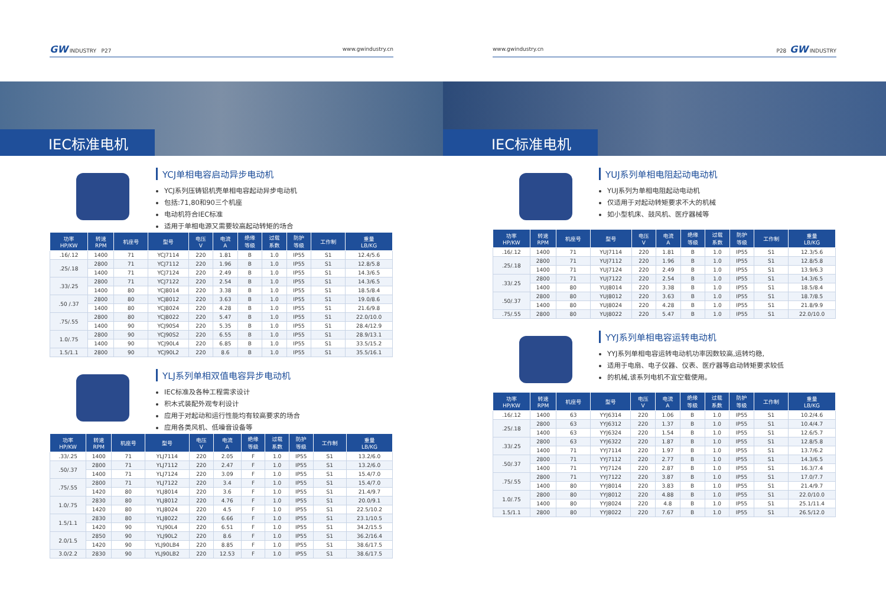GW INDUSTRY P27 www.gwindustry.cn
IEC标准电机
YCJ单相电容启动异步电动机
YCJ系列压铸铝机壳单相电容起动异步电动机
包括:71,80和90三个机座
电动机符合IEC标准
适用于单相电源又需要较高起动转矩的场合
| 功率 HP/KW | 转速 RPM | 机座号 | 型号 | 电压 V | 电流 A | 绝缘 等级 | 过载 系数 | 防护 等级 | 工作制 | 重量 LB/KG |
| --- | --- | --- | --- | --- | --- | --- | --- | --- | --- | --- |
| .16/.12 | 1400 | 71 | YCJ7114 | 220 | 1.81 | B | 1.0 | IP55 | S1 | 12.4/5.6 |
| .25/.18 | 2800 | 71 | YCJ7112 | 220 | 1.96 | B | 1.0 | IP55 | S1 | 12.8/5.8 |
| | 1400 | 71 | YCJ7124 | 220 | 2.49 | B | 1.0 | IP55 | S1 | 14.3/6.5 |
| .33/.25 | 2800 | 71 | YCJ7122 | 220 | 2.54 | B | 1.0 | IP55 | S1 | 14.3/6.5 |
| | 1400 | 80 | YCJ8014 | 220 | 3.38 | B | 1.0 | IP55 | S1 | 18.5/8.4 |
| .50 /.37 | 2800 | 80 | YCJ8012 | 220 | 3.63 | B | 1.0 | IP55 | S1 | 19.0/8.6 |
| | 1400 | 80 | YCJ8024 | 220 | 4.28 | B | 1.0 | IP55 | S1 | 21.6/9.8 |
| .75/.55 | 2800 | 80 | YCJ8022 | 220 | 5.47 | B | 1.0 | IP55 | S1 | 22.0/10.0 |
| | 1400 | 90 | YCJ90S4 | 220 | 5.35 | B | 1.0 | IP55 | S1 | 28.4/12.9 |
| 1.0/.75 | 2800 | 90 | YCJ90S2 | 220 | 6.55 | B | 1.0 | IP55 | S1 | 28.9/13.1 |
| | 1400 | 90 | YCJ90L4 | 220 | 6.85 | B | 1.0 | IP55 | S1 | 33.5/15.2 |
| 1.5/1.1 | 2800 | 90 | YCJ90L2 | 220 | 8.6 | B | 1.0 | IP55 | S1 | 35.5/16.1 |
YLJ系列单相双值电容异步电动机
IEC标准及各种工程需求设计
积木式装配外观专利设计
应用于对起动和运行性能均有较高要求的场合
应用各类风机、低噪音设备等
| 功率 HP/KW | 转速 RPM | 机座号 | 型号 | 电压 V | 电流 A | 绝缘 等级 | 过载 系数 | 防护 等级 | 工作制 | 重量 LB/KG |
| --- | --- | --- | --- | --- | --- | --- | --- | --- | --- | --- |
| .33/.25 | 1400 | 71 | YLJ7114 | 220 | 2.05 | F | 1.0 | IP55 | S1 | 13.2/6.0 |
| .50/.37 | 2800 | 71 | YLJ7112 | 220 | 2.47 | F | 1.0 | IP55 | S1 | 13.2/6.0 |
| | 1400 | 71 | YLJ7124 | 220 | 3.09 | F | 1.0 | IP55 | S1 | 15.4/7.0 |
| .75/.55 | 2800 | 71 | YLJ7122 | 220 | 3.4 | F | 1.0 | IP55 | S1 | 15.4/7.0 |
| | 1420 | 80 | YLJ8014 | 220 | 3.6 | F | 1.0 | IP55 | S1 | 21.4/9.7 |
| 1.0/.75 | 2830 | 80 | YLJ8012 | 220 | 4.76 | F | 1.0 | IP55 | S1 | 20.0/9.1 |
| | 1420 | 80 | YLJ8024 | 220 | 4.5 | F | 1.0 | IP55 | S1 | 22.5/10.2 |
| 1.5/1.1 | 2830 | 80 | YLJ8022 | 220 | 6.66 | F | 1.0 | IP55 | S1 | 23.1/10.5 |
| | 1420 | 90 | YLJ90L4 | 220 | 6.51 | F | 1.0 | IP55 | S1 | 34.2/15.5 |
| 2.0/1.5 | 2850 | 90 | YLJ90L2 | 220 | 8.6 | F | 1.0 | IP55 | S1 | 36.2/16.4 |
| | 1420 | 90 | YLJ90LB4 | 220 | 8.85 | F | 1.0 | IP55 | S1 | 38.6/17.5 |
| 3.0/2.2 | 2830 | 90 | YLJ90LB2 | 220 | 12.53 | F | 1.0 | IP55 | S1 | 38.6/17.5 |
www.gwindustry.cn P28 GW INDUSTRY
IEC标准电机
YUJ系列单相电阻起动电动机
YUJ系列为单相电阻起动电动机
仅适用于对起动转矩要求不大的机械
如小型机床、鼓风机、医疗器械等
| 功率 HP/KW | 转速 RPM | 机座号 | 型号 | 电压 V | 电流 A | 绝缘 等级 | 过载 系数 | 防护 等级 | 工作制 | 重量 LB/KG |
| --- | --- | --- | --- | --- | --- | --- | --- | --- | --- | --- |
| .16/.12 | 1400 | 71 | YUJ7114 | 220 | 1.81 | B | 1.0 | IP55 | S1 | 12.3/5.6 |
| .25/.18 | 2800 | 71 | YUJ7112 | 220 | 1.96 | B | 1.0 | IP55 | S1 | 12.8/5.8 |
| | 1400 | 71 | YUJ7124 | 220 | 2.49 | B | 1.0 | IP55 | S1 | 13.9/6.3 |
| .33/.25 | 2800 | 71 | YUJ7122 | 220 | 2.54 | B | 1.0 | IP55 | S1 | 14.3/6.5 |
| | 1400 | 80 | YUJ8014 | 220 | 3.38 | B | 1.0 | IP55 | S1 | 18.5/8.4 |
| .50/.37 | 2800 | 80 | YUJ8012 | 220 | 3.63 | B | 1.0 | IP55 | S1 | 18.7/8.5 |
| | 1400 | 80 | YUJ8024 | 220 | 4.28 | B | 1.0 | IP55 | S1 | 21.8/9.9 |
| .75/.55 | 2800 | 80 | YUJ8022 | 220 | 5.47 | B | 1.0 | IP55 | S1 | 22.0/10.0 |
YYJ系列单相电容运转电动机
YYJ系列单相电容运转电动机功率因数较高,运转均稳,
适用于电扇、电子仪器、仪表、医疗器等启动转矩要求较低
的机械,该系列电机不宜空载使用。
| 功率 HP/KW | 转速 RPM | 机座号 | 型号 | 电压 V | 电流 A | 绝缘 等级 | 过载 系数 | 防护 等级 | 工作制 | 重量 LB/KG |
| --- | --- | --- | --- | --- | --- | --- | --- | --- | --- | --- |
| .16/.12 | 1400 | 63 | YYJ6314 | 220 | 1.06 | B | 1.0 | IP55 | S1 | 10.2/4.6 |
| .25/.18 | 2800 | 63 | YYJ6312 | 220 | 1.37 | B | 1.0 | IP55 | S1 | 10.4/4.7 |
| | 1400 | 63 | YYJ6324 | 220 | 1.54 | B | 1.0 | IP55 | S1 | 12.6/5.7 |
| .33/.25 | 2800 | 63 | YYJ6322 | 220 | 1.87 | B | 1.0 | IP55 | S1 | 12.8/5.8 |
| | 1400 | 71 | YYJ7114 | 220 | 1.97 | B | 1.0 | IP55 | S1 | 13.7/6.2 |
| .50/.37 | 2800 | 71 | YYJ7112 | 220 | 2.77 | B | 1.0 | IP55 | S1 | 14.3/6.5 |
| | 1400 | 71 | YYJ7124 | 220 | 2.87 | B | 1.0 | IP55 | S1 | 16.3/7.4 |
| .75/.55 | 2800 | 71 | YYJ7122 | 220 | 3.87 | B | 1.0 | IP55 | S1 | 17.0/7.7 |
| | 1400 | 80 | YYJ8014 | 220 | 3.83 | B | 1.0 | IP55 | S1 | 21.4/9.7 |
| 1.0/.75 | 2800 | 80 | YYJ8012 | 220 | 4.88 | B | 1.0 | IP55 | S1 | 22.0/10.0 |
| | 1400 | 80 | YYJ8024 | 220 | 4.8 | B | 1.0 | IP55 | S1 | 25.1/11.4 |
| 1.5/1.1 | 2800 | 80 | YYJ8022 | 220 | 7.67 | B | 1.0 | IP55 | S1 | 26.5/12.0 |